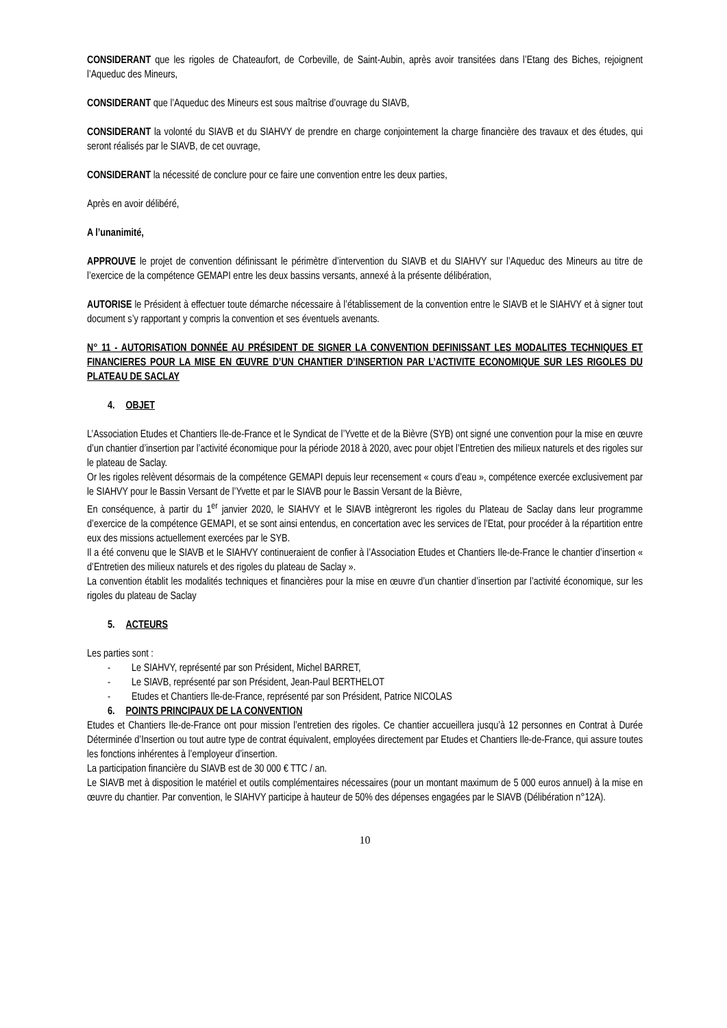CONSIDERANT que les rigoles de Chateaufort, de Corbeville, de Saint-Aubin, après avoir transitées dans l’Etang des Biches, rejoignent l’Aqueduc des Mineurs,
CONSIDERANT que l’Aqueduc des Mineurs est sous maîtrise d’ouvrage du SIAVB,
CONSIDERANT la volonté du SIAVB et du SIAHVY de prendre en charge conjointement la charge financière des travaux et des études, qui seront réalisés par le SIAVB, de cet ouvrage,
CONSIDERANT la nécessité de conclure pour ce faire une convention entre les deux parties,
Après en avoir délibéré,
A l’unanimité,
APPROUVE le projet de convention définissant le périmètre d’intervention du SIAVB et du SIAHVY sur l’Aqueduc des Mineurs au titre de l’exercice de la compétence GEMAPI entre les deux bassins versants, annexé à la présente délibération,
AUTORISE le Président à effectuer toute démarche nécessaire à l’établissement de la convention entre le SIAVB et le SIAHVY et à signer tout document s’y rapportant y compris la convention et ses éventuels avenants.
N° 11 - AUTORISATION DONNÉE AU PRÉSIDENT DE SIGNER LA CONVENTION DEFINISSANT LES MODALITES TECHNIQUES ET FINANCIERES POUR LA MISE EN ŒUVRE D’UN CHANTIER D’INSERTION PAR L’ACTIVITE ECONOMIQUE SUR LES RIGOLES DU PLATEAU DE SACLAY
4. OBJET
L’Association Etudes et Chantiers Ile-de-France et le Syndicat de l’Yvette et de la Bièvre (SYB) ont signé une convention pour la mise en œuvre d’un chantier d’insertion par l’activité économique pour la période 2018 à 2020, avec pour objet l’Entretien des milieux naturels et des rigoles sur le plateau de Saclay.
Or les rigoles relèvent désormais de la compétence GEMAPI depuis leur recensement « cours d’eau », compétence exercée exclusivement par le SIAHVY pour le Bassin Versant de l’Yvette et par le SIAVB pour le Bassin Versant de la Bièvre,
En conséquence, à partir du 1<sup>er</sup> janvier 2020, le SIAHVY et le SIAVB intègreront les rigoles du Plateau de Saclay dans leur programme d’exercice de la compétence GEMAPI, et se sont ainsi entendus, en concertation avec les services de l’Etat, pour procéder à la répartition entre eux des missions actuellement exercées par le SYB.
Il a été convenu que le SIAVB et le SIAHVY continueraient de confier à l’Association Etudes et Chantiers Ile-de-France le chantier d’insertion « d’Entretien des milieux naturels et des rigoles du plateau de Saclay ».
La convention établit les modalités techniques et financières pour la mise en œuvre d’un chantier d’insertion par l’activité économique, sur les rigoles du plateau de Saclay
5. ACTEURS
Les parties sont :
- Le SIAHVY, représenté par son Président, Michel BARRET,
- Le SIAVB, représenté par son Président, Jean-Paul BERTHELOT
- Etudes et Chantiers Ile-de-France, représenté par son Président, Patrice NICOLAS
6. POINTS PRINCIPAUX DE LA CONVENTION
Etudes et Chantiers Ile-de-France ont pour mission l’entretien des rigoles. Ce chantier accueillera jusqu’à 12 personnes en Contrat à Durée Déterminée d’Insertion ou tout autre type de contrat équivalent, employées directement par Etudes et Chantiers Ile-de-France, qui assure toutes les fonctions inhérentes à l’employeur d’insertion.
La participation financière du SIAVB est de 30 000 € TTC / an.
Le SIAVB met à disposition le matériel et outils complémentaires nécessaires (pour un montant maximum de 5 000 euros annuel) à la mise en œuvre du chantier. Par convention, le SIAHVY participe à hauteur de 50% des dépenses engagées par le SIAVB (Délibération n°12A).
10